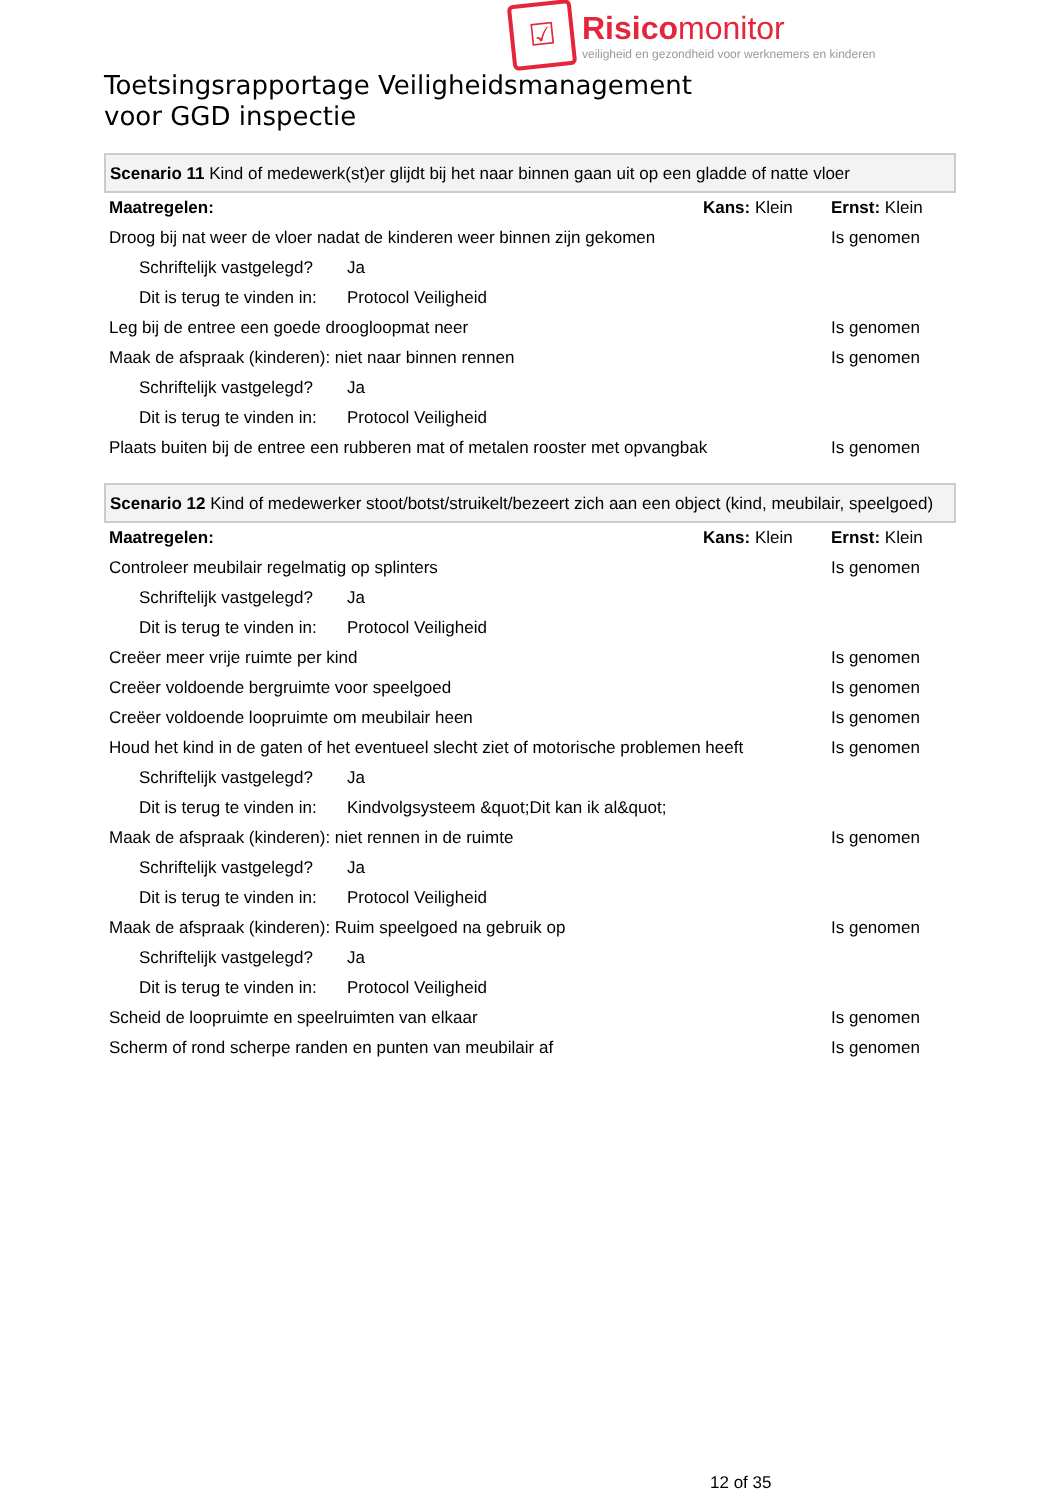☑
Risico monitor
veiligheid en gezondheid voor werknemers en kinderen
Toetsingsrapportage Veiligheidsmanagement
voor GGD inspectie
| Scenario 11 Kind of medewerk(st)er glijdt bij het naar binnen gaan uit op een gladde of natte vloer | | | |
| Maatregelen: | | Kans: Klein | Ernst: Klein |
| Droog bij nat weer de vloer nadat de kinderen weer binnen zijn gekomen | | | Is genomen |
| Schriftelijk vastgelegd? | Ja | | |
| Dit is terug te vinden in: | Protocol Veiligheid | | |
| Leg bij de entree een goede droogloopmat neer | | | Is genomen |
| Maak de afspraak (kinderen): niet naar binnen rennen | | | Is genomen |
| Schriftelijk vastgelegd? | Ja | | |
| Dit is terug te vinden in: | Protocol Veiligheid | | |
| Plaats buiten bij de entree een rubberen mat of metalen rooster met opvangbak | | | Is genomen |
| Scenario 12 Kind of medewerker stoot/botst/struikelt/bezeert zich aan een object (kind, meubilair, speelgoed) | | | |
| Maatregelen: | | Kans: Klein | Ernst: Klein |
| Controleer meubilair regelmatig op splinters | | | Is genomen |
| Schriftelijk vastgelegd? | Ja | | |
| Dit is terug te vinden in: | Protocol Veiligheid | | |
| Creëer meer vrije ruimte per kind | | | Is genomen |
| Creëer voldoende bergruimte voor speelgoed | | | Is genomen |
| Creëer voldoende loopruimte om meubilair heen | | | Is genomen |
| Houd het kind in de gaten of het eventueel slecht ziet of motorische problemen heeft | | | Is genomen |
| Schriftelijk vastgelegd? | Ja | | |
| Dit is terug te vinden in: | Kindvolgsysteem &quot;Dit kan ik al&quot; | | |
| Maak de afspraak (kinderen): niet rennen in de ruimte | | | Is genomen |
| Schriftelijk vastgelegd? | Ja | | |
| Dit is terug te vinden in: | Protocol Veiligheid | | |
| Maak de afspraak (kinderen): Ruim speelgoed na gebruik op | | | Is genomen |
| Schriftelijk vastgelegd? | Ja | | |
| Dit is terug te vinden in: | Protocol Veiligheid | | |
| Scheid de loopruimte en speelruimten van elkaar | | | Is genomen |
| Scherm of rond scherpe randen en punten van meubilair af | | | Is genomen |
12 of 35